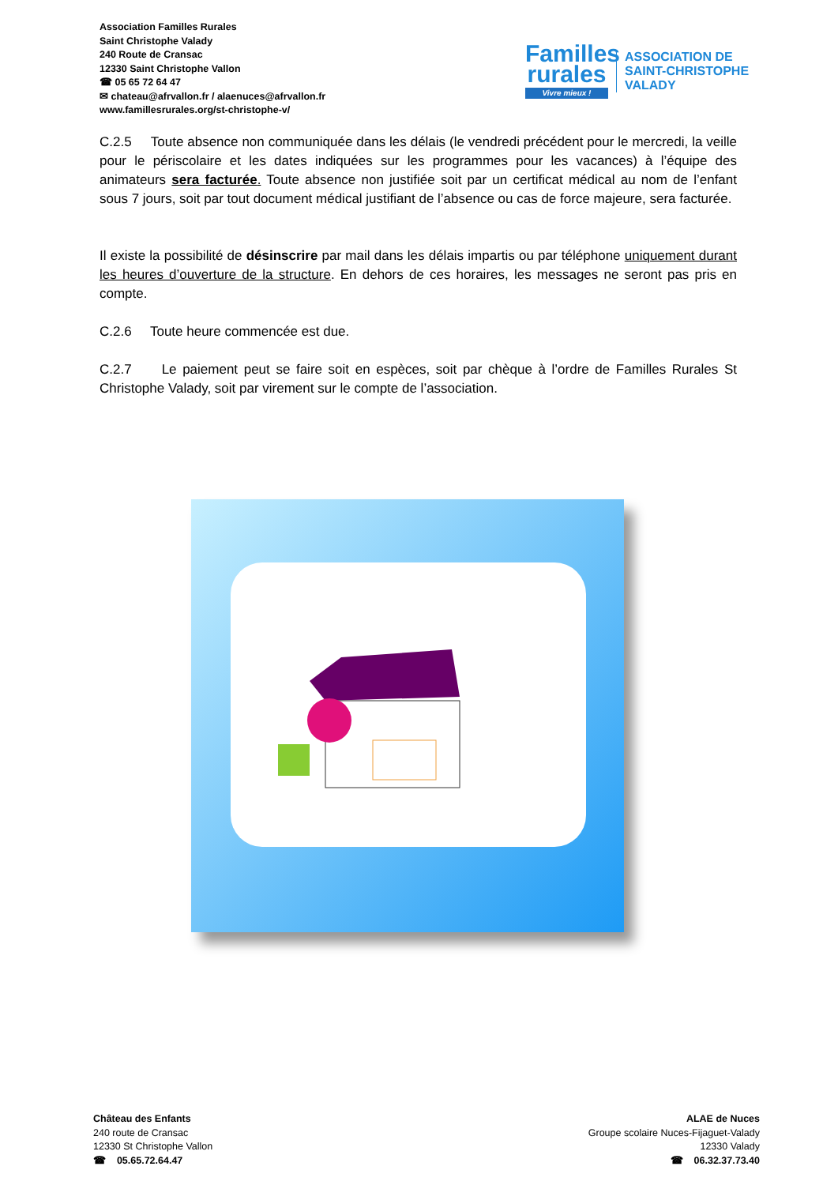Association Familles Rurales
Saint Christophe Valady
240 Route de Cransac
12330 Saint Christophe Vallon
☎ 05 65 72 64 47
✉ chateau@afrvallon.fr / alaenuces@afrvallon.fr
www.famillesrurales.org/st-christophe-v/
Familles rurales
Vivre mieux !
ASSOCIATION DE
SAINT-CHRISTOPHE
VALADY
C.2.5 Toute absence non communiquée dans les délais (le vendredi précédent pour le mercredi, la veille pour le périscolaire et les dates indiquées sur les programmes pour les vacances) à l’équipe des animateurs sera facturée. Toute absence non justifiée soit par un certificat médical au nom de l’enfant sous 7 jours, soit par tout document médical justifiant de l’absence ou cas de force majeure, sera facturée.
Il existe la possibilité de désinscrire par mail dans les délais impartis ou par téléphone uniquement durant les heures d’ouverture de la structure. En dehors de ces horaires, les messages ne seront pas pris en compte.
C.2.6 Toute heure commencée est due.
C.2.7 Le paiement peut se faire soit en espèces, soit par chèque à l’ordre de Familles Rurales St Christophe Valady, soit par virement sur le compte de l’association.
Château des Enfants
240 route de Cransac
12330 St Christophe Vallon
☎ 05.65.72.64.47
ALAE de Nuces
Groupe scolaire Nuces-Fijaguet-Valady
12330 Valady
☎ 06.32.37.73.40